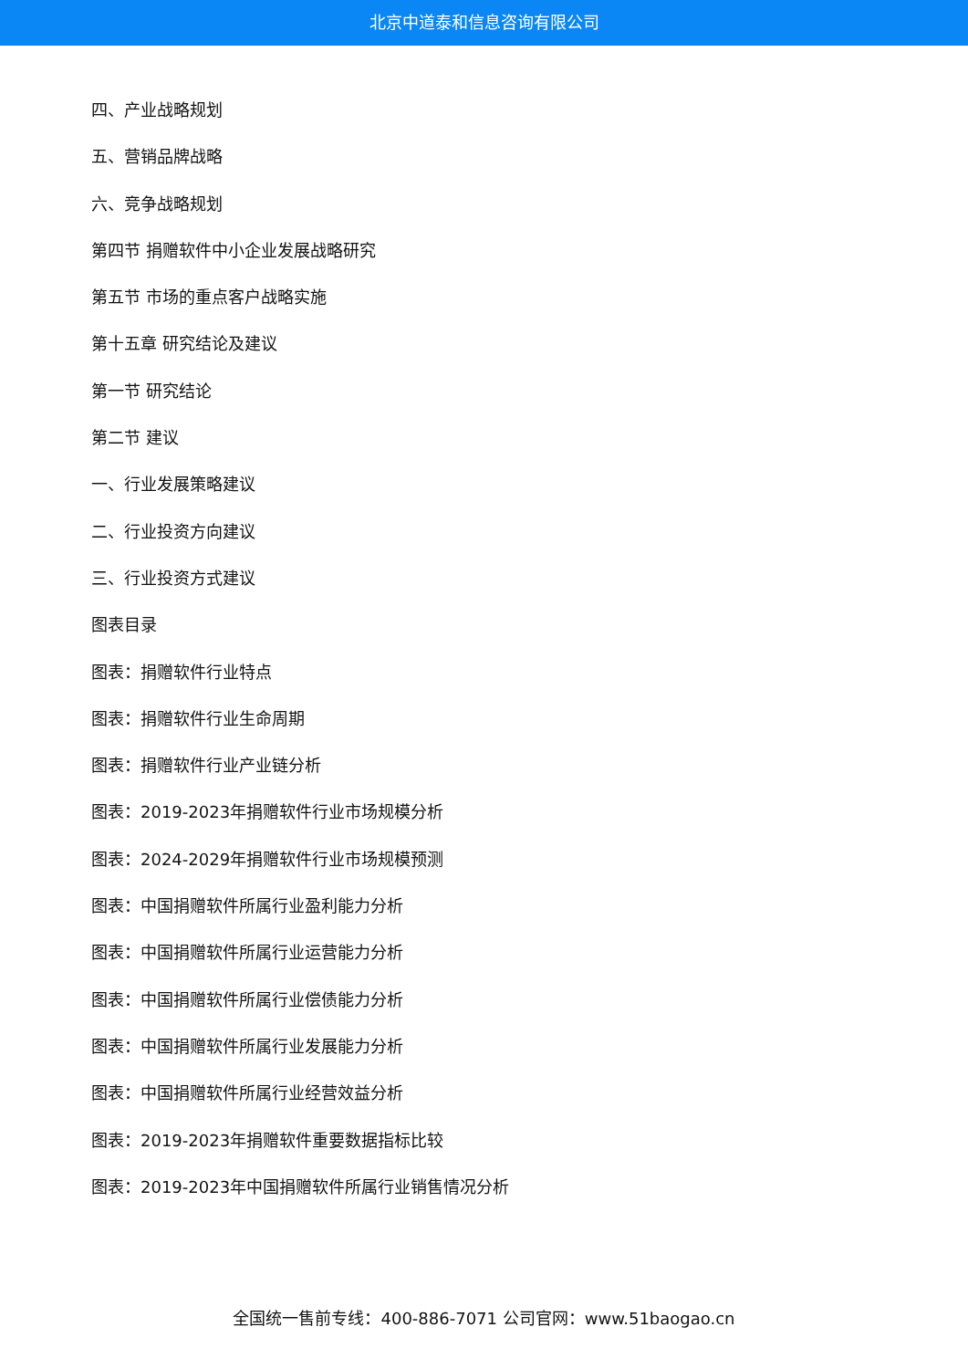北京中道泰和信息咨询有限公司
四、产业战略规划
五、营销品牌战略
六、竞争战略规划
第四节 捐赠软件中小企业发展战略研究
第五节 市场的重点客户战略实施
第十五章 研究结论及建议
第一节 研究结论
第二节 建议
一、行业发展策略建议
二、行业投资方向建议
三、行业投资方式建议
图表目录
图表：捐赠软件行业特点
图表：捐赠软件行业生命周期
图表：捐赠软件行业产业链分析
图表：2019-2023年捐赠软件行业市场规模分析
图表：2024-2029年捐赠软件行业市场规模预测
图表：中国捐赠软件所属行业盈利能力分析
图表：中国捐赠软件所属行业运营能力分析
图表：中国捐赠软件所属行业偿债能力分析
图表：中国捐赠软件所属行业发展能力分析
图表：中国捐赠软件所属行业经营效益分析
图表：2019-2023年捐赠软件重要数据指标比较
图表：2019-2023年中国捐赠软件所属行业销售情况分析
全国统一售前专线：400-886-7071 公司官网：www.51baogao.cn